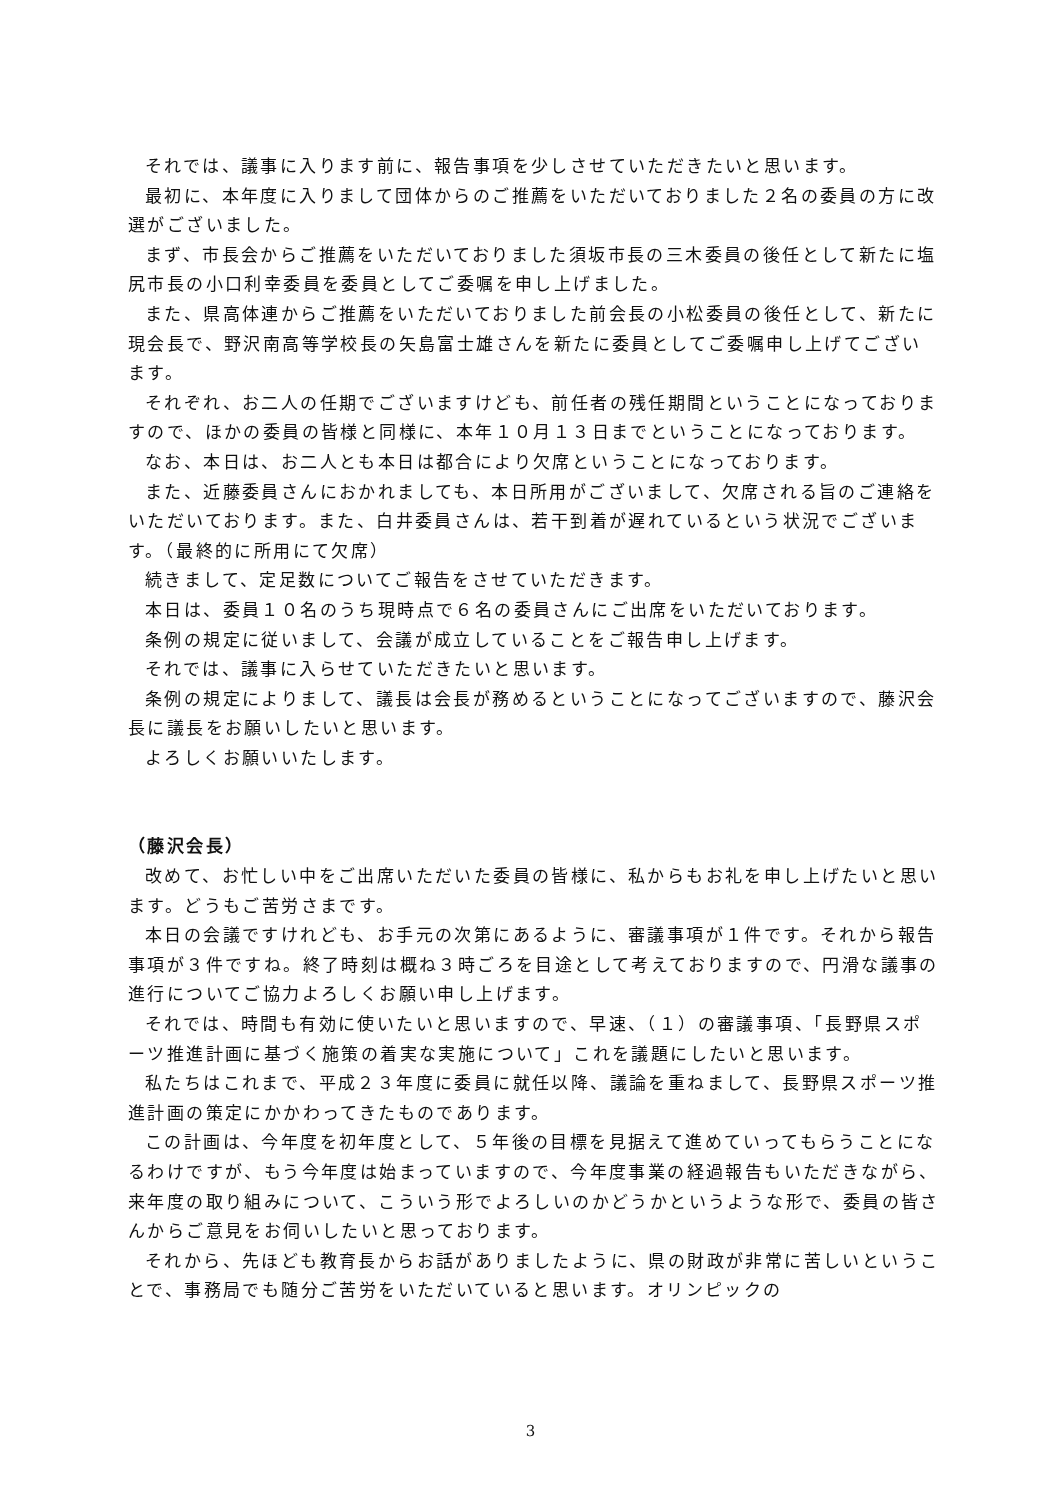それでは、議事に入ります前に、報告事項を少しさせていただきたいと思います。
最初に、本年度に入りまして団体からのご推薦をいただいておりました２名の委員の方に改選がございました。
まず、市長会からご推薦をいただいておりました須坂市長の三木委員の後任として新たに塩尻市長の小口利幸委員を委員としてご委嘱を申し上げました。
また、県高体連からご推薦をいただいておりました前会長の小松委員の後任として、新たに現会長で、野沢南高等学校長の矢島富士雄さんを新たに委員としてご委嘱申し上げてございます。
それぞれ、お二人の任期でございますけども、前任者の残任期間ということになっておりますので、ほかの委員の皆様と同様に、本年１０月１３日までということになっております。
なお、本日は、お二人とも本日は都合により欠席ということになっております。
また、近藤委員さんにおかれましても、本日所用がございまして、欠席される旨のご連絡をいただいております。また、白井委員さんは、若干到着が遅れているという状況でございます。（最終的に所用にて欠席）
続きまして、定足数についてご報告をさせていただきます。
本日は、委員１０名のうち現時点で６名の委員さんにご出席をいただいております。
条例の規定に従いまして、会議が成立していることをご報告申し上げます。
それでは、議事に入らせていただきたいと思います。
条例の規定によりまして、議長は会長が務めるということになってございますので、藤沢会長に議長をお願いしたいと思います。
よろしくお願いいたします。
（藤沢会長）
改めて、お忙しい中をご出席いただいた委員の皆様に、私からもお礼を申し上げたいと思います。どうもご苦労さまです。
本日の会議ですけれども、お手元の次第にあるように、審議事項が１件です。それから報告事項が３件ですね。終了時刻は概ね３時ごろを目途として考えておりますので、円滑な議事の進行についてご協力よろしくお願い申し上げます。
それでは、時間も有効に使いたいと思いますので、早速、（１）の審議事項、「長野県スポーツ推進計画に基づく施策の着実な実施について」これを議題にしたいと思います。
私たちはこれまで、平成２３年度に委員に就任以降、議論を重ねまして、長野県スポーツ推進計画の策定にかかわってきたものであります。
この計画は、今年度を初年度として、５年後の目標を見据えて進めていってもらうことになるわけですが、もう今年度は始まっていますので、今年度事業の経過報告もいただきながら、来年度の取り組みについて、こういう形でよろしいのかどうかというような形で、委員の皆さんからご意見をお伺いしたいと思っております。
それから、先ほども教育長からお話がありましたように、県の財政が非常に苦しいということで、事務局でも随分ご苦労をいただいていると思います。オリンピックの
3